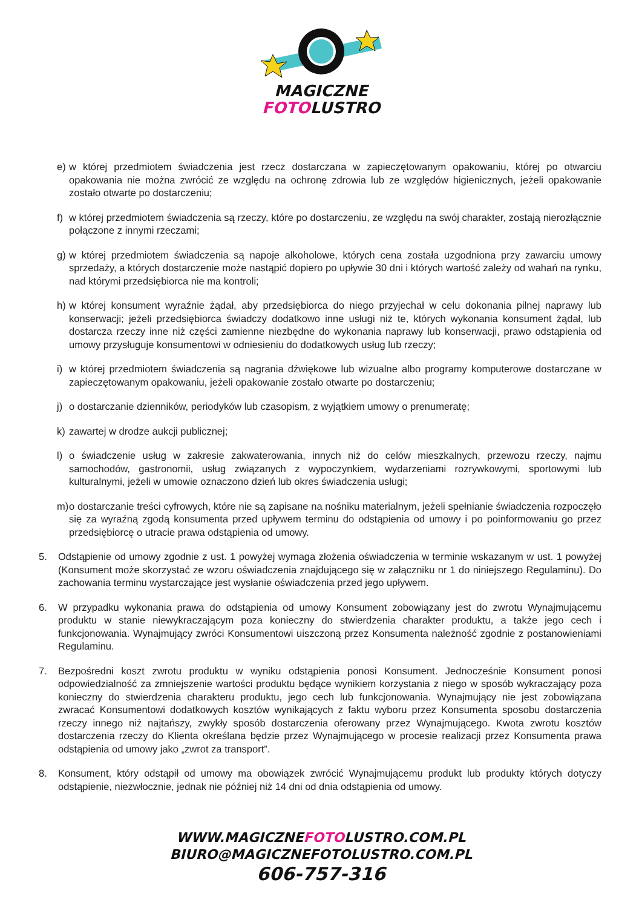MAGICZNE
FOTOLUSTRO
e) w której przedmiotem świadczenia jest rzecz dostarczana w zapieczętowanym opakowaniu, której po otwarciu opakowania nie można zwrócić ze względu na ochronę zdrowia lub ze względów higienicznych, jeżeli opakowanie zostało otwarte po dostarczeniu;
f) w której przedmiotem świadczenia są rzeczy, które po dostarczeniu, ze względu na swój charakter, zostają nierozłącznie połączone z innymi rzeczami;
g) w której przedmiotem świadczenia są napoje alkoholowe, których cena została uzgodniona przy zawarciu umowy sprzedaży, a których dostarczenie może nastąpić dopiero po upływie 30 dni i których wartość zależy od wahań na rynku, nad którymi przedsiębiorca nie ma kontroli;
h) w której konsument wyraźnie żądał, aby przedsiębiorca do niego przyjechał w celu dokonania pilnej naprawy lub konserwacji; jeżeli przedsiębiorca świadczy dodatkowo inne usługi niż te, których wykonania konsument żądał, lub dostarcza rzeczy inne niż części zamienne niezbędne do wykonania naprawy lub konserwacji, prawo odstąpienia od umowy przysługuje konsumentowi w odniesieniu do dodatkowych usług lub rzeczy;
i) w której przedmiotem świadczenia są nagrania dźwiękowe lub wizualne albo programy komputerowe dostarczane w zapieczętowanym opakowaniu, jeżeli opakowanie zostało otwarte po dostarczeniu;
j) o dostarczanie dzienników, periodyków lub czasopism, z wyjątkiem umowy o prenumeratę;
k) zawartej w drodze aukcji publicznej;
l) o świadczenie usług w zakresie zakwaterowania, innych niż do celów mieszkalnych, przewozu rzeczy, najmu samochodów, gastronomii, usług związanych z wypoczynkiem, wydarzeniami rozrywkowymi, sportowymi lub kulturalnymi, jeżeli w umowie oznaczono dzień lub okres świadczenia usługi;
m) o dostarczanie treści cyfrowych, które nie są zapisane na nośniku materialnym, jeżeli spełnianie świadczenia rozpoczęło się za wyraźną zgodą konsumenta przed upływem terminu do odstąpienia od umowy i po poinformowaniu go przez przedsiębiorcę o utracie prawa odstąpienia od umowy.
5. Odstąpienie od umowy zgodnie z ust. 1 powyżej wymaga złożenia oświadczenia w terminie wskazanym w ust. 1 powyżej (Konsument może skorzystać ze wzoru oświadczenia znajdującego się w załączniku nr 1 do niniejszego Regulaminu). Do zachowania terminu wystarczające jest wysłanie oświadczenia przed jego upływem.
6. W przypadku wykonania prawa do odstąpienia od umowy Konsument zobowiązany jest do zwrotu Wynajmującemu produktu w stanie niewykraczającym poza konieczny do stwierdzenia charakter produktu, a także jego cech i funkcjonowania. Wynajmujący zwróci Konsumentowi uiszczoną przez Konsumenta należność zgodnie z postanowieniami Regulaminu.
7. Bezpośredni koszt zwrotu produktu w wyniku odstąpienia ponosi Konsument. Jednocześnie Konsument ponosi odpowiedzialność za zmniejszenie wartości produktu będące wynikiem korzystania z niego w sposób wykraczający poza konieczny do stwierdzenia charakteru produktu, jego cech lub funkcjonowania. Wynajmujący nie jest zobowiązana zwracać Konsumentowi dodatkowych kosztów wynikających z faktu wyboru przez Konsumenta sposobu dostarczenia rzeczy innego niż najtańszy, zwykły sposób dostarczenia oferowany przez Wynajmującego. Kwota zwrotu kosztów dostarczenia rzeczy do Klienta określana będzie przez Wynajmującego w procesie realizacji przez Konsumenta prawa odstąpienia od umowy jako „zwrot za transport”.
8. Konsument, który odstąpił od umowy ma obowiązek zwrócić Wynajmującemu produkt lub produkty których dotyczy odstąpienie, niezwłocznie, jednak nie później niż 14 dni od dnia odstąpienia od umowy.
WWW.MAGICZNEFOTOLUSTRO.COM.PL
BIURO@MAGICZNEFOTOLUSTRO.COM.PL
606-757-316